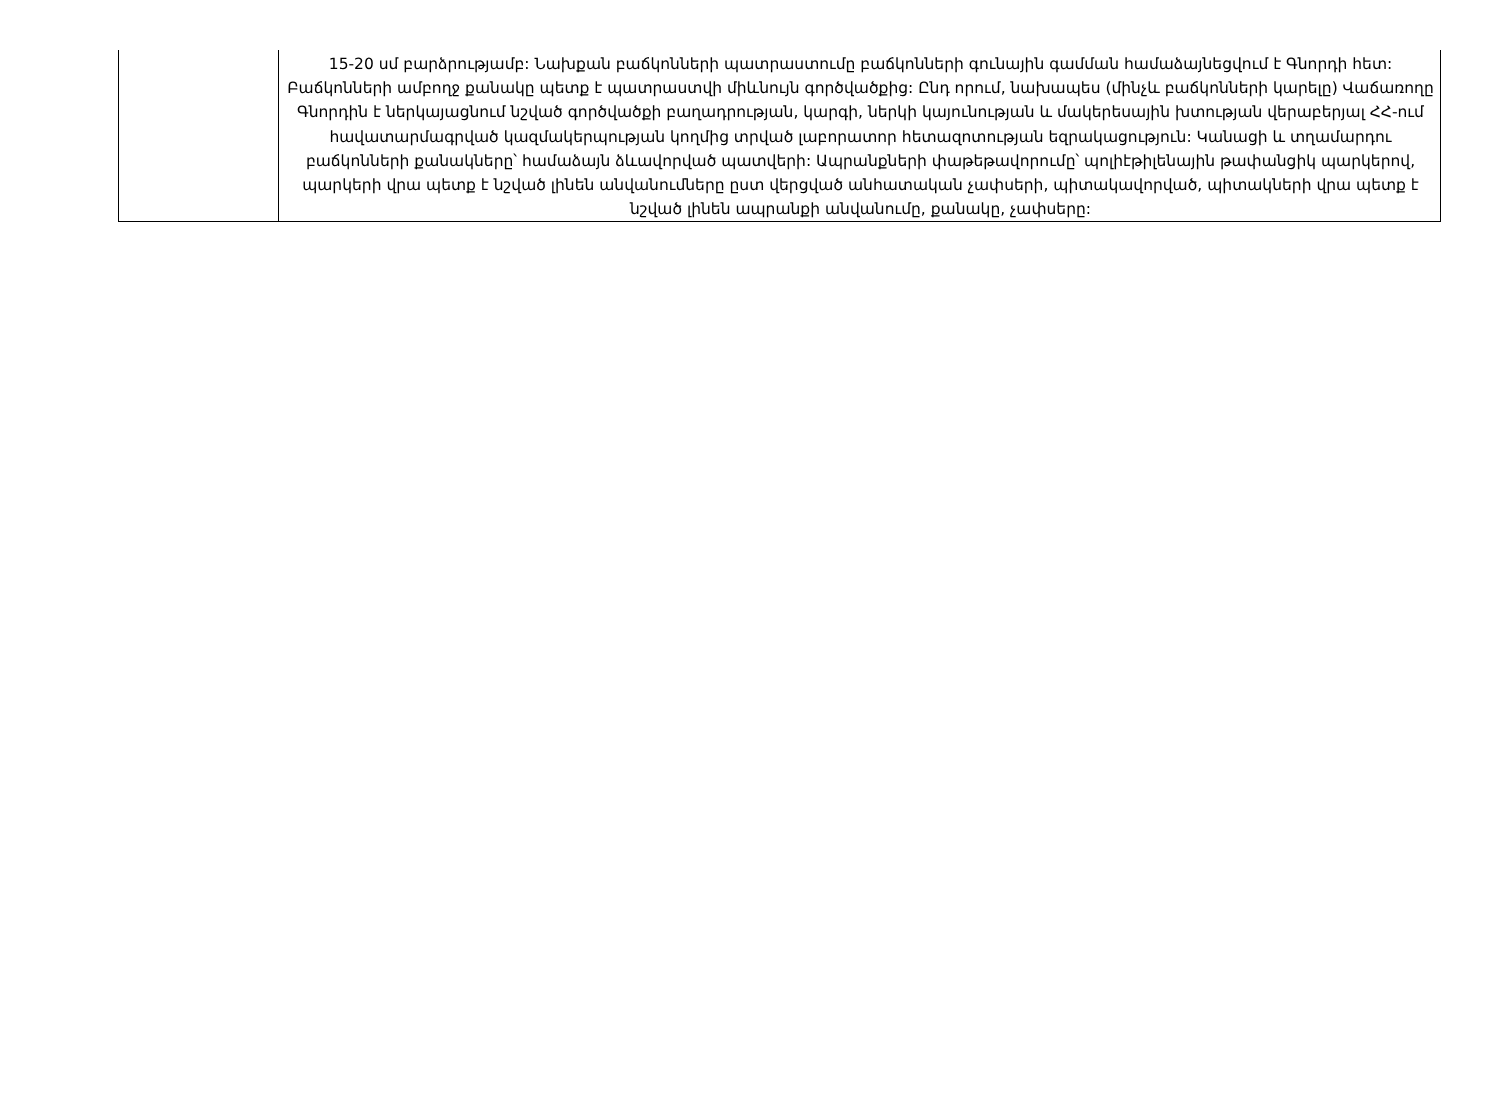| | 15-20 սմ բարձրությամբ: Նախքան բաճկոնների պատրաստումը բաճկոնների գունային գամման համաձայնեցվում է Գնորդի հետ: Բաճկոնների ամբողջ քանակը պետք է պատրաստվի միևնույն գործվածքից: Ընդ որում, նախապես (մինչև բաճկոնների կարելը) Վաճառողը Գնորդին է ներկայացնում նշված գործվածքի բաղադրության, կարգի, ներկի կայունության և մակերեսային խտության վերաբերյալ ՀՀ-ում հավատարմագրված կազմակերպության կողմից տրված լաբորատոր հետազոտության եզրակացություն: Կանացի և տղամարդու բաճկոնների քանակները՝ համաձայն ձևավորված պատվերի: Ապրանքների փաթեթավորումը՝ պոլիէթիլենային թափանցիկ պարկերով, պարկերի վրա պետք է նշված լինեն անվանումները ըստ վերցված անհատական չափսերի, պիտակավորված, պիտակների վրա պետք է նշված լինեն ապրանքի անվանումը, քանակը, չափսերը: |